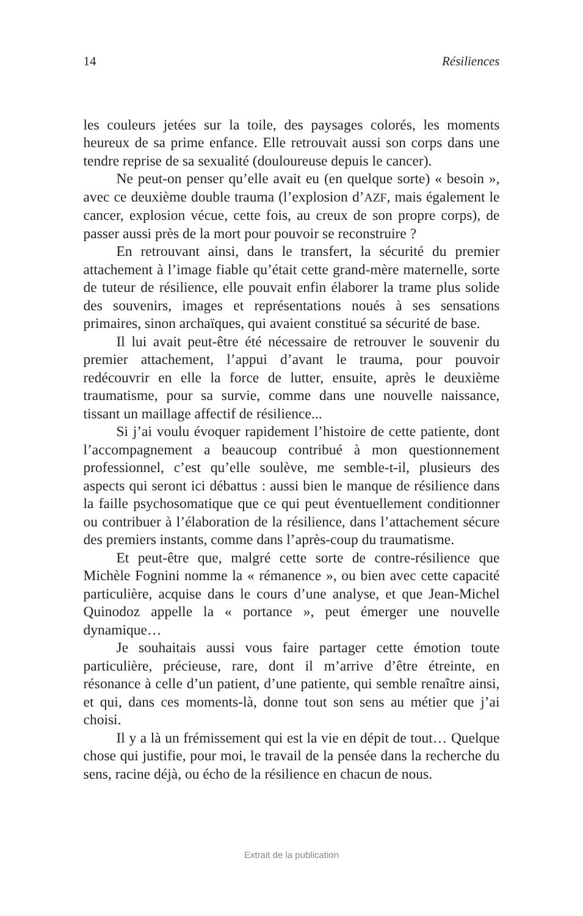14 Résiliences
les couleurs jetées sur la toile, des paysages colorés, les moments heureux de sa prime enfance. Elle retrouvait aussi son corps dans une tendre reprise de sa sexualité (douloureuse depuis le cancer).
Ne peut-on penser qu’elle avait eu (en quelque sorte) « besoin », avec ce deuxième double trauma (l’explosion d’AZF, mais également le cancer, explosion vécue, cette fois, au creux de son propre corps), de passer aussi près de la mort pour pouvoir se reconstruire ?
En retrouvant ainsi, dans le transfert, la sécurité du premier attachement à l’image fiable qu’était cette grand-mère maternelle, sorte de tuteur de résilience, elle pouvait enfin élaborer la trame plus solide des souvenirs, images et représentations noués à ses sensations primaires, sinon archaïques, qui avaient constitué sa sécurité de base.
Il lui avait peut-être été nécessaire de retrouver le souvenir du premier attachement, l’appui d’avant le trauma, pour pouvoir redécouvrir en elle la force de lutter, ensuite, après le deuxième traumatisme, pour sa survie, comme dans une nouvelle naissance, tissant un maillage affectif de résilience...
Si j’ai voulu évoquer rapidement l’histoire de cette patiente, dont l’accompagnement a beaucoup contribué à mon questionnement professionnel, c’est qu’elle soulève, me semble-t-il, plusieurs des aspects qui seront ici débattus : aussi bien le manque de résilience dans la faille psychosomatique que ce qui peut éventuellement conditionner ou contribuer à l’élaboration de la résilience, dans l’attachement sécure des premiers instants, comme dans l’après-coup du traumatisme.
Et peut-être que, malgré cette sorte de contre-résilience que Michèle Fognini nomme la « rémanence », ou bien avec cette capacité particulière, acquise dans le cours d’une analyse, et que Jean-Michel Quinodoz appelle la « portance », peut émerger une nouvelle dynamique…
Je souhaitais aussi vous faire partager cette émotion toute particulière, précieuse, rare, dont il m’arrive d’être étreinte, en résonance à celle d’un patient, d’une patiente, qui semble renaître ainsi, et qui, dans ces moments-là, donne tout son sens au métier que j’ai choisi.
Il y a là un frémissement qui est la vie en dépit de tout… Quelque chose qui justifie, pour moi, le travail de la pensée dans la recherche du sens, racine déjà, ou écho de la résilience en chacun de nous.
Extrait de la publication